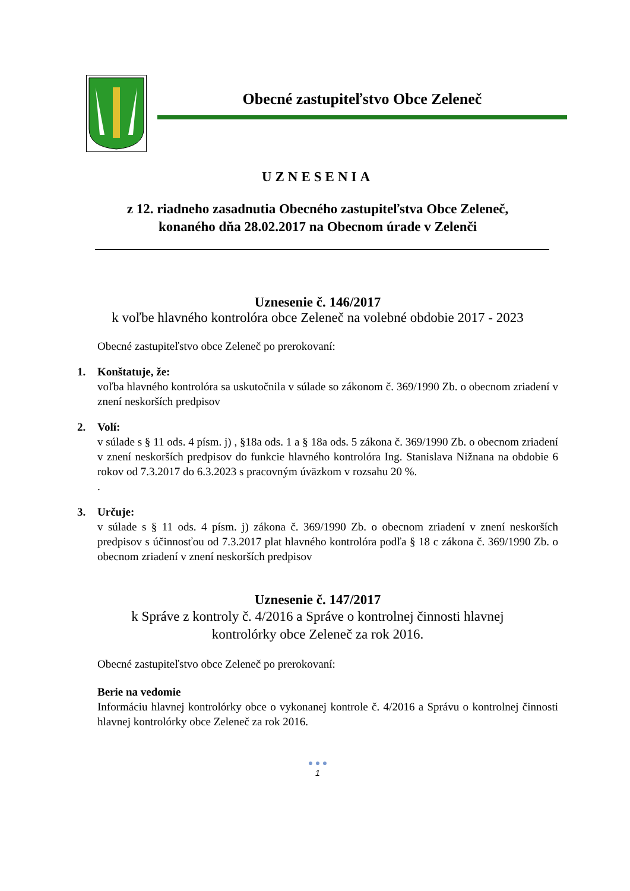Obecné zastupiteľstvo Obce Zeleneč
UZNESENIA
z 12. riadneho zasadnutia Obecného zastupiteľstva Obce Zeleneč,
konaného dňa 28.02.2017 na Obecnom úrade v Zelenči
Uznesenie č. 146/2017
k voľbe hlavného kontrolóra obce Zeleneč na volebné obdobie 2017 - 2023
Obecné zastupiteľstvo obce Zeleneč po prerokovaní:
1. Konštatuje, že:
voľba hlavného kontrolóra sa uskutočnila v súlade so zákonom č. 369/1990 Zb. o obecnom zriadení v znení neskorších predpisov
2. Volí:
v súlade s § 11 ods. 4 písm. j) , §18a ods. 1 a § 18a ods. 5 zákona č. 369/1990 Zb. o obecnom zriadení v znení neskorších predpisov do funkcie hlavného kontrolóra Ing. Stanislava Nižnana na obdobie 6 rokov od 7.3.2017 do 6.3.2023 s pracovným úväzkom v rozsahu 20 %.
.
3. Určuje:
v súlade s § 11 ods. 4 písm. j) zákona č. 369/1990 Zb. o obecnom zriadení v znení neskorších predpisov s účinnosťou od 7.3.2017 plat hlavného kontrolóra podľa § 18 c zákona č. 369/1990 Zb. o obecnom zriadení v znení neskorších predpisov
Uznesenie č. 147/2017
k Správe z kontroly č. 4/2016 a Správe o kontrolnej činnosti hlavnej
kontrolórky obce Zeleneč za rok 2016.
Obecné zastupiteľstvo obce Zeleneč po prerokovaní:
Berie na vedomie
Informáciu hlavnej kontrolórky obce o vykonanej kontrole č. 4/2016 a Správu o kontrolnej činnosti hlavnej kontrolórky obce Zeleneč za rok 2016.
● ● ●
1